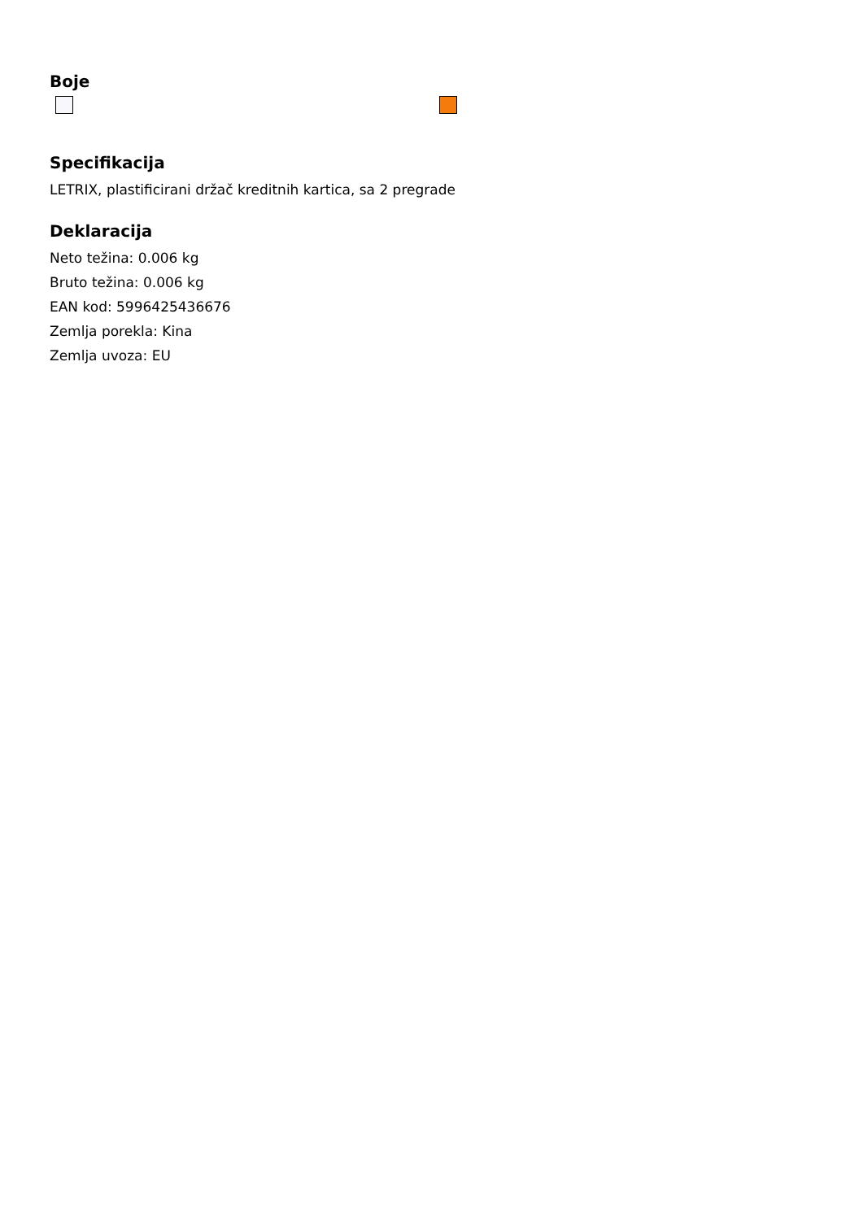Boje
Specifikacija
LETRIX, plastificirani držač kreditnih kartica, sa 2 pregrade
Deklaracija
Neto težina: 0.006 kg
Bruto težina: 0.006 kg
EAN kod: 5996425436676
Zemlja porekla: Kina
Zemlja uvoza: EU